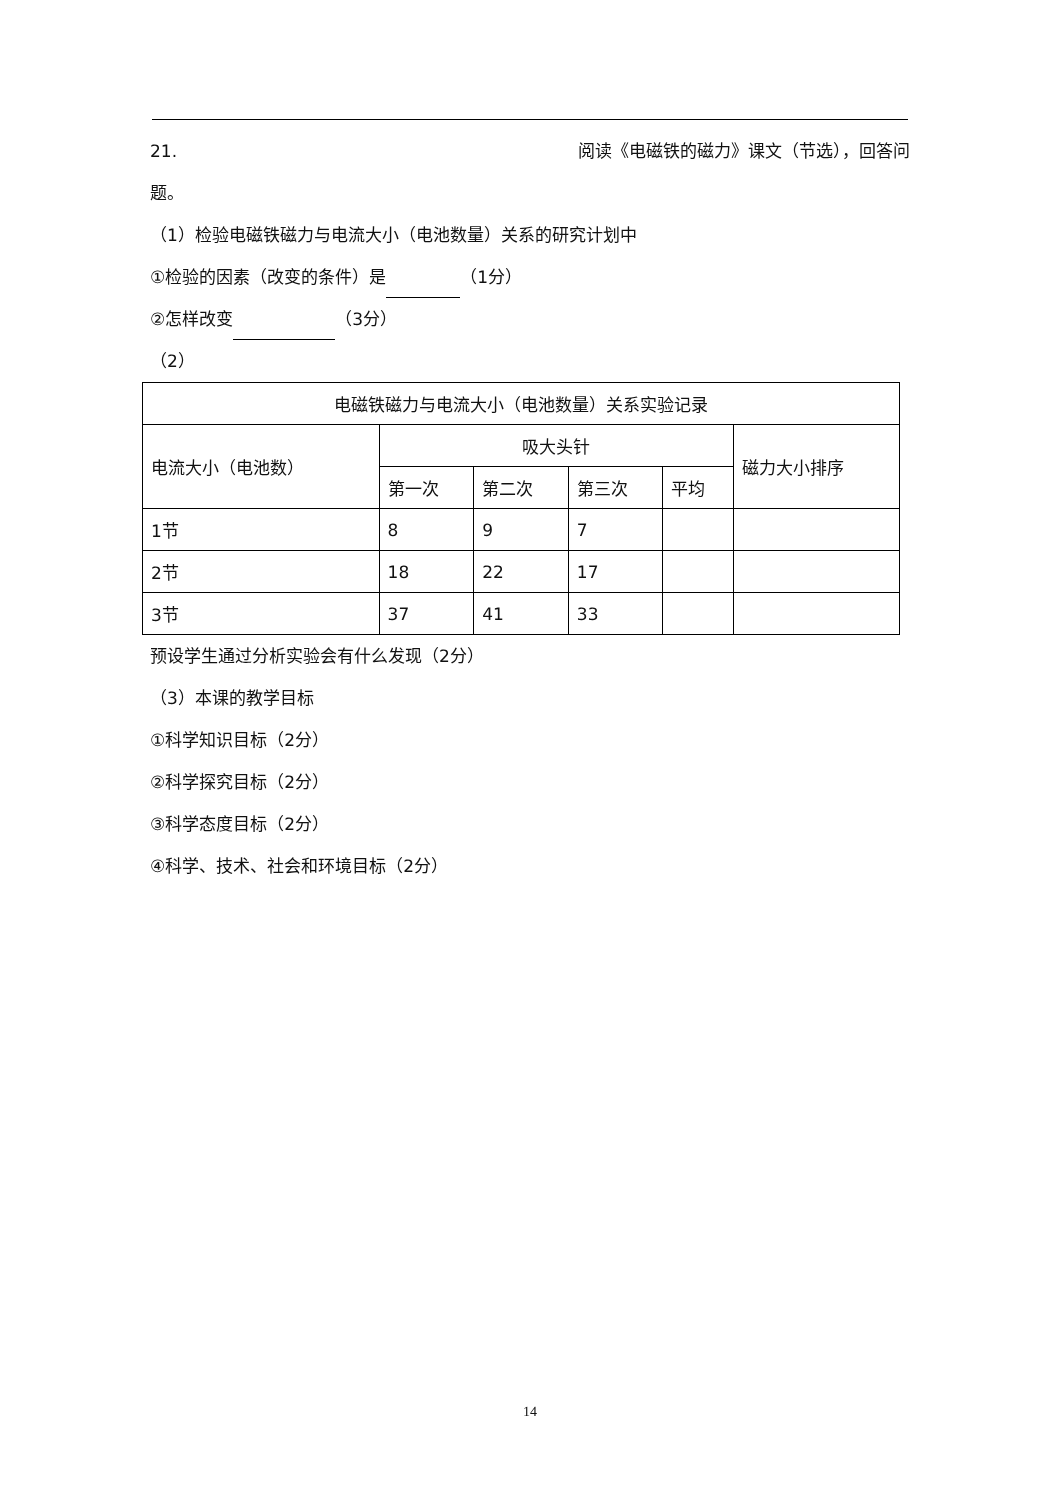21. 阅读《电磁铁的磁力》课文（节选），回答问
题。
（1）检验电磁铁磁力与电流大小（电池数量）关系的研究计划中
①检验的因素（改变的条件）是 （1分）
②怎样改变 （3分）
（2）
| 电磁铁磁力与电流大小（电池数量）关系实验记录 | | | | | |
| --- | --- | --- | --- | --- | --- |
| 电流大小（电池数） | 吸大头针 | | | | 磁力大小排序 |
| | 第一次 | 第二次 | 第三次 | 平均 | |
| 1节 | 8 | 9 | 7 | | |
| 2节 | 18 | 22 | 17 | | |
| 3节 | 37 | 41 | 33 | | |
预设学生通过分析实验会有什么发现（2分）
（3）本课的教学目标
①科学知识目标（2分）
②科学探究目标（2分）
③科学态度目标（2分）
④科学、技术、社会和环境目标（2分）
14